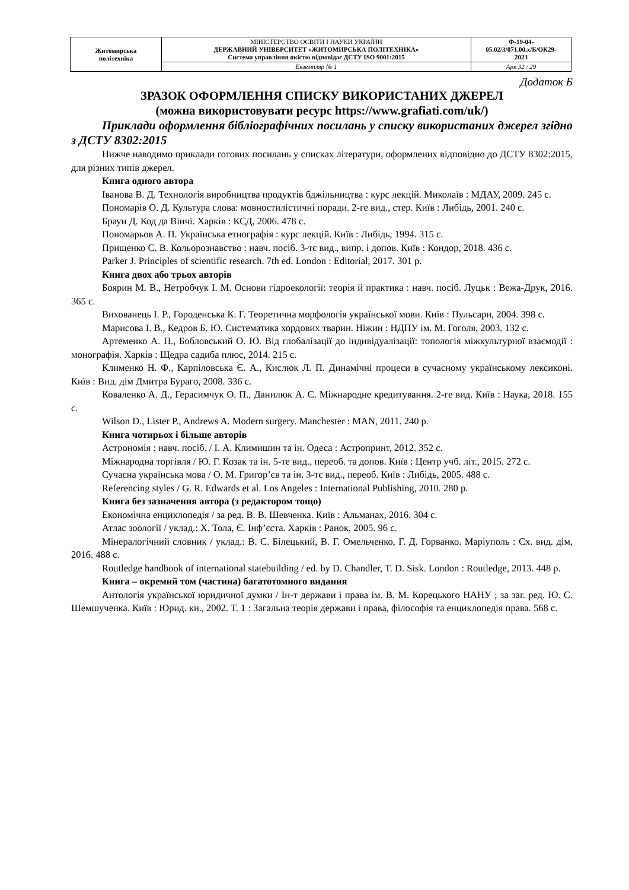| Житомирська політехніка | МІНІСТЕРСТВО ОСВІТИ І НАУКИ УКРАЇНИ ДЕРЖАВНИЙ УНІВЕРСИТЕТ «ЖИТОМИРСЬКА ПОЛІТЕХНІКА» Система управління якістю відповідає ДСТУ ISO 9001:2015 | Ф-19-04- 05.02/3/071.00.х/Б/ОК29- 2023 |
| | Екземпляр № 1 | Арк 32 / 29 |
Додаток Б
ЗРАЗОК ОФОРМЛЕННЯ СПИСКУ ВИКОРИСТАНИХ ДЖЕРЕЛ
(можна використовувати ресурс https://www.grafiati.com/uk/)
Приклади оформлення бібліографічних посилань у списку використаних джерел згідно з ДСТУ 8302:2015
Нижче наводимо приклади готових посилань у списках літератури, оформлених відповідно до ДСТУ 8302:2015, для різних типів джерел.
Книга одного автора
Іванова В. Д. Технологія виробництва продуктів бджільництва : курс лекцій. Миколаїв : МДАУ, 2009. 245 с.
Пономарів О. Д. Культура слова: мовностилістичні поради. 2-ге вид., стер. Київ : Либідь, 2001. 240 с.
Браун Д. Код да Вінчі. Харків : КСД, 2006. 478 с.
Пономарьов А. П. Українська етнографія : курс лекцій. Київ : Либідь, 1994. 315 с.
Прищенко С. В. Кольорознавство : навч. посіб. 3-тє вид., випр. і допов. Київ : Кондор, 2018. 436 с.
Parker J. Principles of scientific research. 7th ed. London : Editorial, 2017. 301 p.
Книга двох або трьох авторів
Боярин М. В., Нетробчук І. М. Основи гідроекології: теорія й практика : навч. посіб. Луцьк : Вежа-Друк, 2016. 365 с.
Вихованець І. Р., Городенська К. Г. Теоретична морфологія української мови. Київ : Пульсари, 2004. 398 с.
Марисова І. В., Кедров Б. Ю. Систематика хордових тварин. Ніжин : НДПУ ім. М. Гоголя, 2003. 132 с.
Артеменко А. П., Бобловський О. Ю. Від глобалізації до індивідуалізації: топологія міжкультурної взаємодії : монографія. Харків : Щедра садиба плюс, 2014. 215 с.
Клименко Н. Ф., Карпіловська Є. А., Кислюк Л. П. Динамічні процеси в сучасному українському лексиконі. Київ : Вид. дім Дмитра Бураго, 2008. 336 с.
Коваленко А. Д., Герасимчук О. П., Данилюк А. С. Міжнародне кредитування. 2-ге вид. Київ : Наука, 2018. 155 с.
Wilson D., Lister P., Andrews A. Modern surgery. Manchester : MAN, 2011. 240 p.
Книга чотирьох і більше авторів
Астрономія : навч. посіб. / І. А. Климишин та ін. Одеса : Астропринт, 2012. 352 с.
Міжнародна торгівля / Ю. Г. Козак та ін. 5-те вид., переоб. та допов. Київ : Центр учб. літ., 2015. 272 с.
Сучасна українська мова / О. М. Григор’єв та ін. 3-тє вид., переоб. Київ : Либідь, 2005. 488 с.
Referencing styles / G. R. Edwards et al. Los Angeles : International Publishing, 2010. 280 p.
Книга без зазначення автора (з редактором тощо)
Економічна енциклопедія / за ред. В. В. Шевченка. Київ : Альманах, 2016. 304 с.
Атлас зоології / уклад.: Х. Тола, Є. Інф’єста. Харків : Ранок, 2005. 96 с.
Мінералогічний словник / уклад.: В. С. Білецький, В. Г. Омельченко, Г. Д. Горванко. Маріуполь : Сх. вид. дім, 2016. 488 с.
Routledge handbook of international statebuilding / ed. by D. Chandler, T. D. Sisk. London : Routledge, 2013. 448 p.
Книга – окремий том (частина) багатотомного видання
Антологія української юридичної думки / Ін-т держави і права ім. В. М. Корецького НАНУ ; за заг. ред. Ю. С. Шемшученка. Київ : Юрид. кн., 2002. Т. 1 : Загальна теорія держави і права, філософія та енциклопедія права. 568 с.